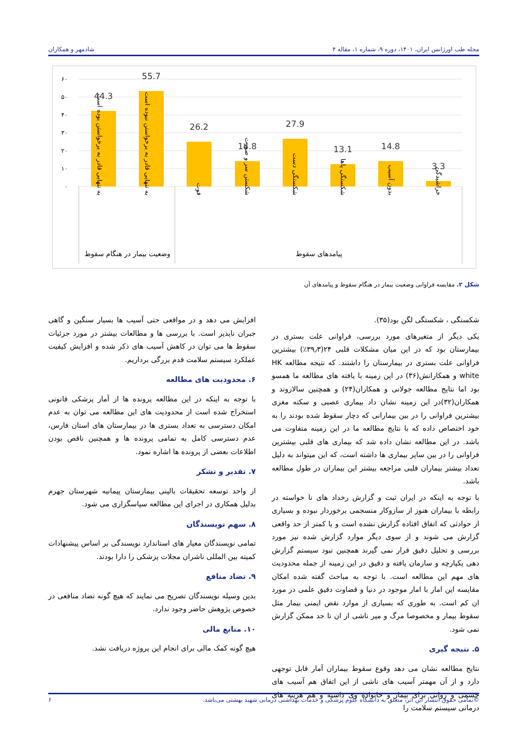مجله طب اورژانس ایران، ۱۴۰۱، دوره ۹، شماره ۱، مقاله ۴ شادمهر و همکاران
44.3
55.7
26.2
14.8
27.9
13.1
14.8
3.3
۶۰
۵۰
۴۰
۳۰
۲۰
۱۰
۰
به تنهایی قادر به برخواستن بوده است
به تنهایی قادر به برخواستن نبوده است
فوت
شکستن سر و صورت
شکستگی دست
شکستگی پاها
بدون آسیب
خراشیدگی
وضعیت بیمار در هنگام سقوط
پیامدهای سقوط
شکل ۲. مقایسه فراوانی وضعیت بیمار در هنگام سقوط و پیامدهای آن
شکستگی ، شکستگی لگن بود(۳۵).
یکی دیگر از متغیرهای مورد بررسی، فراوانی علت بستری در بیمارستان بود که در این میان مشکلات قلبی ۲۴(۳۹٫۳٪) بیشترین فراوانی علت بستری در بیمارستان را داشتند. که نتیجه مطالعه HK white و همکارانش(۳۶) در این زمینه با یافته های مطالعه ما همسو بود اما نتایج مطالعه جولانی و همکاران(۲۴) و همچنین سالاروند و همکاران(۳۲)در این زمینه نشان داد بیماری عصبی و سکته مغزی بیشترین فراوانی را در بین بیمارانی که دچار سقوط شده بودند را به خود اختصاص داده که با نتایج مطالعه ما در این زمینه متفاوت می باشد. در این مطالعه نشان داده شد که بیماری های قلبی بیشترین فراوانی را در بین سایر بیماری ها داشته است، که این میتواند به دلیل تعداد بیشتر بیماران قلبی مراجعه بیشتر این بیماران در طول مطالعه باشد.
با توجه به اینکه در ایران ثبت و گزارش رخداد های نا خواسته در رابطه با بیماران هنوز از سازوکار منسجمی برخوردار نبوده و بسیاری از حوادثی که اتفاق افتاده گزارش نشده است و یا کمتر از حد واقعی گزارش می شوند و از سوی دیگر موارد گزارش شده نیز مورد بررسی و تحلیل دقیق قرار نمی گیرند همچنین نبود سیستم گزارش دهی یکپارچه و سازمان یافته و دقیق در این زمینه از جمله محدودیت های مهم این مطالعه است. با توجه به مباحث گفته شده امکان مقایسه این امار با امار موجود در دنیا و قضاوت دقیق علمی در مورد ان کم است. به طوری که بسیاری از موارد نقض ایمنی بیمار مثل سقوط بیمار و مخصوصا مرگ و میر ناشی از ان تا حد ممکن گزارش نمی شود.
۵. نتیجه گیری
نتایج مطالعه نشان می دهد وقوع سقوط بیماران آمار قابل توجهی دارد و از آن مهمتر آسیب های ناشی از این اتفاق هم آسیب های جسمی و روانی برای بیمار و خانواده وی داشته و هم هزینه های درمانی سیستم سلامت را
افزایش می دهد و در مواقعی حتی آسیب ها بسیار سنگین و گاهی جبران ناپذیر است. با بررسی ها و مطالعات بیشتر در مورد جزئیات سقوط ها می توان در کاهش آسیب های ذکر شده و افزایش کیفیت عملکرد سیستم سلامت قدم بزرگی برداریم.
۶. محدودیت های مطالعه
با توجه به اینکه در این مطالعه پرونده ها از آمار پزشکی قانونی استخراج شده است از محدودیت های این مطالعه می توان به عدم امکان دسترسی به تعداد بستری ها در بیمارستان های استان فارس، عدم دسترسی کامل به تمامی پرونده ها و همچنین ناقص بودن اطلاعات بعضی از پرونده ها اشاره نمود.
۷. تقدیر و تشکر
از واحد توسعه تحقیقات بالینی بیمارستان پیمانیه شهرستان جهرم بدلیل همکاری در اجرای این مطالعه سپاسگزاری می شود.
۸. سهم نویسندگان
تمامی نویسندگان معیار های استاندارد نویسندگی بر اساس پیشنهادات کمیته بین المللی ناشران مجلات پزشکی را دارا بودند.
۹. تضاد منافع
بدین وسیله نویسندگان تصریح می نمایند که هیچ گونه تضاد منافعی در خصوص پژوهش حاضر وجود ندارد.
۱۰. منابع مالی
هیچ گونه کمک مالی برای انجام این پروژه دریافت نشد.
©تمامی حقوق انتشار این اثر، متعلق به دانشگاه علوم پزشکی و خدمات بهداشتی درمانی شهید بهشتی می‌باشد. ۶